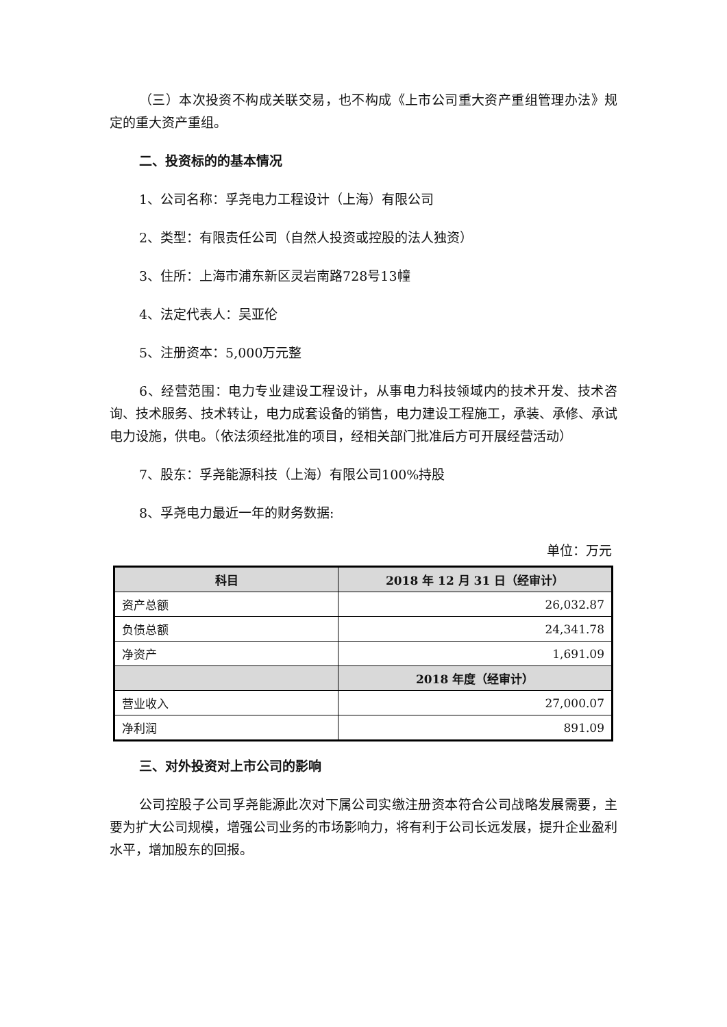（三）本次投资不构成关联交易，也不构成《上市公司重大资产重组管理办法》规定的重大资产重组。
二、投资标的的基本情况
1、公司名称：孚尧电力工程设计（上海）有限公司
2、类型：有限责任公司（自然人投资或控股的法人独资）
3、住所：上海市浦东新区灵岩南路728号13幢
4、法定代表人：吴亚伦
5、注册资本：5,000万元整
6、经营范围：电力专业建设工程设计，从事电力科技领域内的技术开发、技术咨询、技术服务、技术转让，电力成套设备的销售，电力建设工程施工，承装、承修、承试电力设施，供电。（依法须经批准的项目，经相关部门批准后方可开展经营活动）
7、股东：孚尧能源科技（上海）有限公司100%持股
8、孚尧电力最近一年的财务数据:
单位：万元
| 科目 | 2018 年 12 月 31 日（经审计） |
| --- | --- |
| 资产总额 | 26,032.87 |
| 负债总额 | 24,341.78 |
| 净资产 | 1,691.09 |
| | 2018 年度（经审计） |
| 营业收入 | 27,000.07 |
| 净利润 | 891.09 |
三、对外投资对上市公司的影响
公司控股子公司孚尧能源此次对下属公司实缴注册资本符合公司战略发展需要，主要为扩大公司规模，增强公司业务的市场影响力，将有利于公司长远发展，提升企业盈利水平，增加股东的回报。